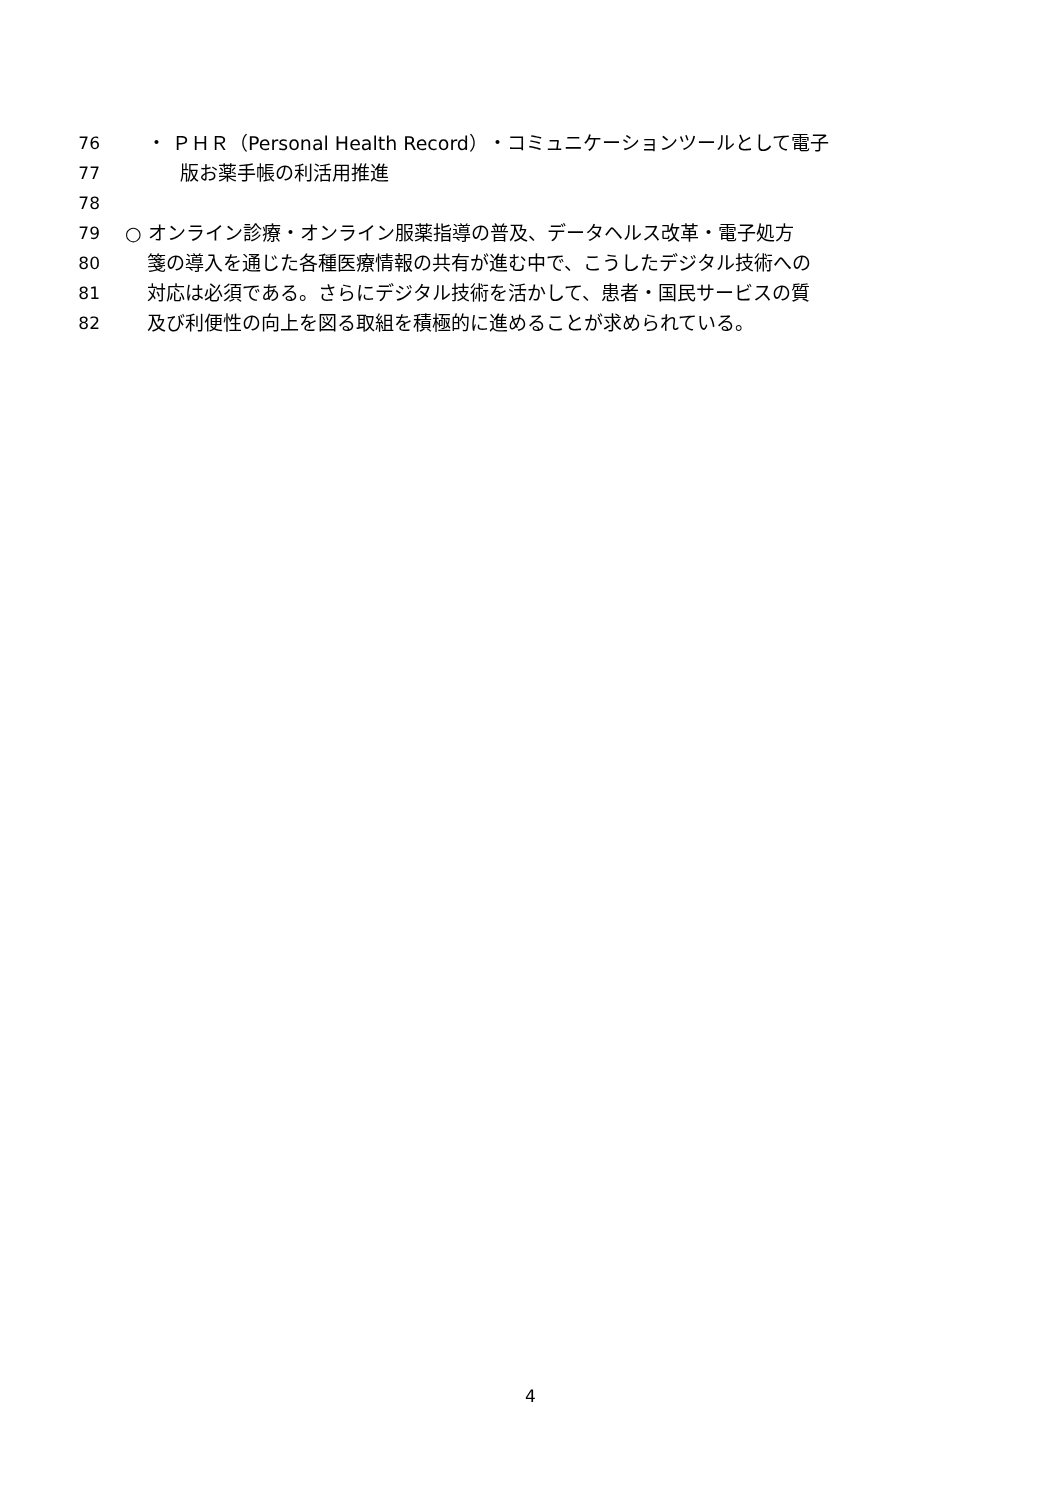76 ・ ＰＨＲ（Personal Health Record）・コミュニケーションツールとして電子
77 版お薬手帳の利活用推進
78
79 ○ オンライン診療・オンライン服薬指導の普及、データヘルス改革・電子処方
80 箋の導入を通じた各種医療情報の共有が進む中で、こうしたデジタル技術への
81 対応は必須である。さらにデジタル技術を活かして、患者・国民サービスの質
82 及び利便性の向上を図る取組を積極的に進めることが求められている。
4